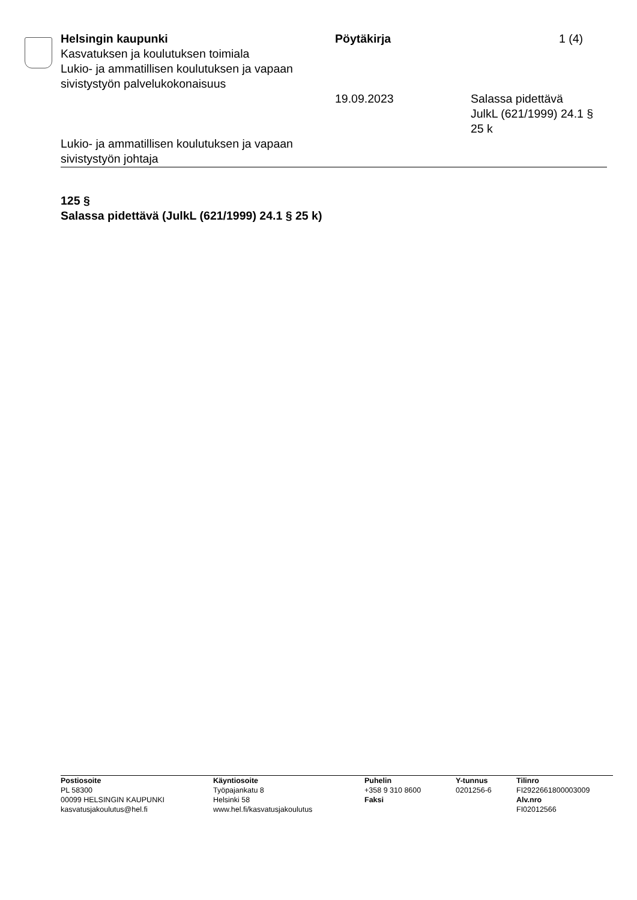Helsingin kaupunki
Kasvatuksen ja koulutuksen toimiala
Lukio- ja ammatillisen koulutuksen ja vapaan sivistystyön palvelukokonaisuus
Pöytäkirja 1 (4)
19.09.2023 Salassa pidettävä
JulkL (621/1999) 24.1 §
25 k
Lukio- ja ammatillisen koulutuksen ja vapaan sivistystyön johtaja
125 §
Salassa pidettävä (JulkL (621/1999) 24.1 § 25 k)
Postiosoite
PL 58300
00099 HELSINGIN KAUPUNKI
kasvatusjakoulutus@hel.fi
Käyntiosoite
Työpajankatu 8
Helsinki 58
www.hel.fi/kasvatusjakoulutus
Puhelin
+358 9 310 8600
Faksi
Y-tunnus
0201256-6
Tilinro
FI2922661800003009
Alv.nro
FI02012566